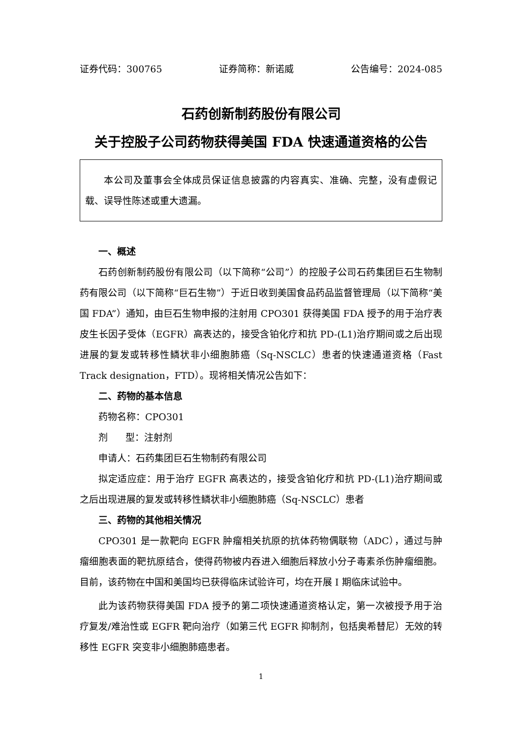证券代码：300765 证券简称：新诺威 公告编号：2024-085
石药创新制药股份有限公司
关于控股子公司药物获得美国 FDA 快速通道资格的公告
本公司及董事会全体成员保证信息披露的内容真实、准确、完整，没有虚假记载、误导性陈述或重大遗漏。
一、概述
石药创新制药股份有限公司（以下简称“公司”）的控股子公司石药集团巨石生物制药有限公司（以下简称“巨石生物”）于近日收到美国食品药品监督管理局（以下简称“美国 FDA”）通知，由巨石生物申报的注射用 CPO301 获得美国 FDA 授予的用于治疗表皮生长因子受体（EGFR）高表达的，接受含铂化疗和抗 PD-(L1)治疗期间或之后出现进展的复发或转移性鳞状非小细胞肺癌（Sq-NSCLC）患者的快速通道资格（Fast Track designation，FTD）。现将相关情况公告如下：
二、药物的基本信息
药物名称：CPO301
剂 型：注射剂
申请人：石药集团巨石生物制药有限公司
拟定适应症：用于治疗 EGFR 高表达的，接受含铂化疗和抗 PD-(L1)治疗期间或之后出现进展的复发或转移性鳞状非小细胞肺癌（Sq-NSCLC）患者
三、药物的其他相关情况
CPO301 是一款靶向 EGFR 肿瘤相关抗原的抗体药物偶联物（ADC），通过与肿瘤细胞表面的靶抗原结合，使得药物被内吞进入细胞后释放小分子毒素杀伤肿瘤细胞。目前，该药物在中国和美国均已获得临床试验许可，均在开展 I 期临床试验中。
此为该药物获得美国 FDA 授予的第二项快速通道资格认定，第一次被授予用于治疗复发/难治性或 EGFR 靶向治疗（如第三代 EGFR 抑制剂，包括奥希替尼）无效的转移性 EGFR 突变非小细胞肺癌患者。
1